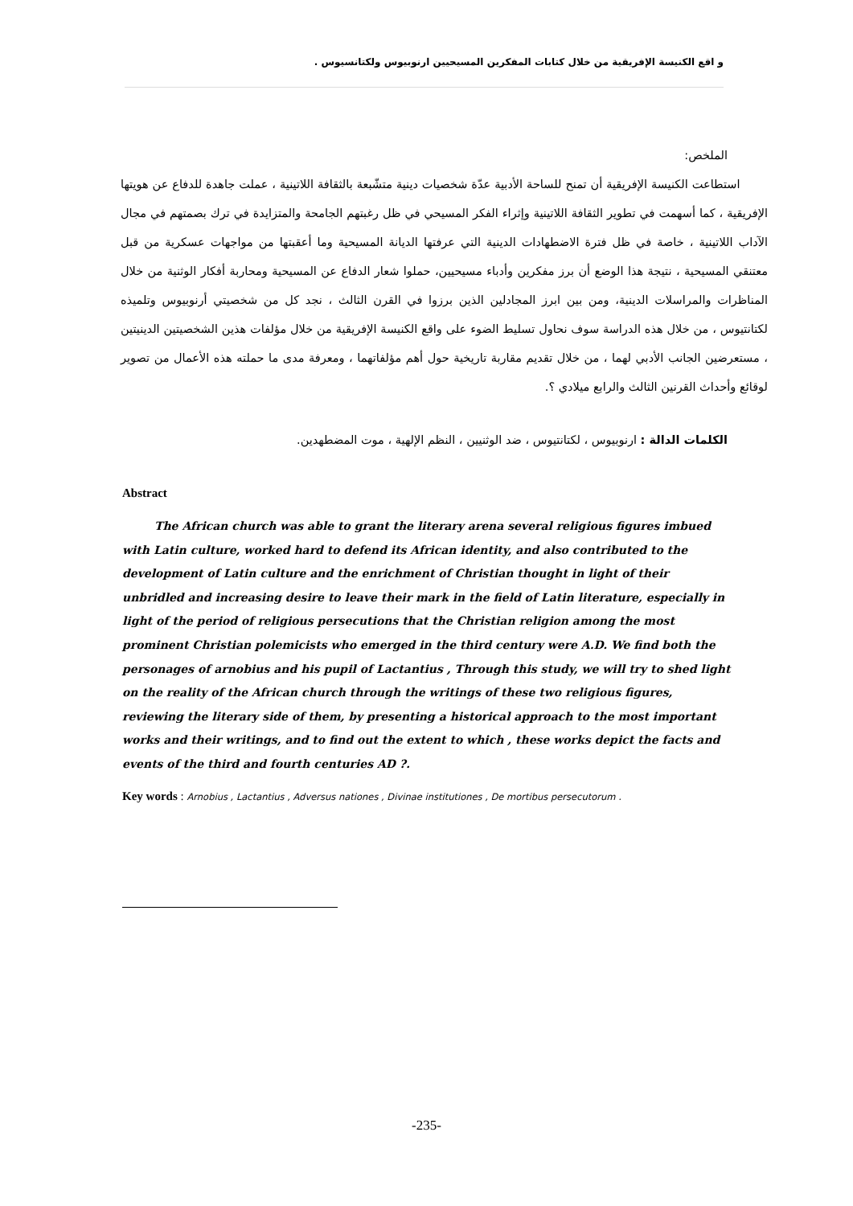و اقع الكنيسة الإفريقية من خلال كتابات المفكرين المسيحيين ارنوبيوس ولكتانسيوس .
الملخص:
استطاعت الكنيسة الإفريقية أن تمنح للساحة الأدبية عدّة شخصيات دينية متشّبعة بالثقافة اللاتينية ، عملت جاهدة للدفاع عن هويتها الإفريقية ، كما أسهمت في تطوير الثقافة اللاتينية وإثراء الفكر المسيحي في ظل رغبتهم الجامحة والمتزايدة في ترك بصمتهم في مجال الآداب اللاتينية ، خاصة في ظل فترة الاضطهادات الدينية التي عرفتها الديانة المسيحية وما أعقبتها من مواجهات عسكرية من قبل معتنقي المسيحية ، نتيجة هذا الوضع أن برز مفكرين وأدباء مسيحيين، حملوا شعار الدفاع عن المسيحية ومحاربة أفكار الوثنية من خلال المناظرات والمراسلات الدينية، ومن بين ابرز المجادلين الذين برزوا في القرن الثالث ، نجد كل من شخصيتي أرنوبيوس وتلميذه لكتانتيوس ، من خلال هذه الدراسة سوف نحاول تسليط الضوء على واقع الكنيسة الإفريقية من خلال مؤلفات هذين الشخصيتين الدينيتين ، مستعرضين الجانب الأدبي لهما ، من خلال تقديم مقاربة تاريخية حول أهم مؤلفاتهما ، ومعرفة مدى ما حملته هذه الأعمال من تصوير لوقائع وأحداث القرنين الثالث والرابع ميلادي ؟.
الكلمات الدالة : ارنوبيوس ، لكتانتيوس ، ضد الوثنيين ، النظم الإلهية ، موت المضطهدين.
Abstract
The African church was able to grant the literary arena several religious figures imbued with Latin culture, worked hard to defend its African identity, and also contributed to the development of Latin culture and the enrichment of Christian thought in light of their unbridled and increasing desire to leave their mark in the field of Latin literature, especially in light of the period of religious persecutions that the Christian religion among the most prominent Christian polemicists who emerged in the third century were A.D. We find both the personages of arnobius and his pupil of Lactantius , Through this study, we will try to shed light on the reality of the African church through the writings of these two religious figures, reviewing the literary side of them, by presenting a historical approach to the most important works and their writings, and to find out the extent to which , these works depict the facts and events of the third and fourth centuries AD ?.
Key words : Arnobius , Lactantius , Adversus nationes , Divinae institutiones , De mortibus persecutorum .
-235-